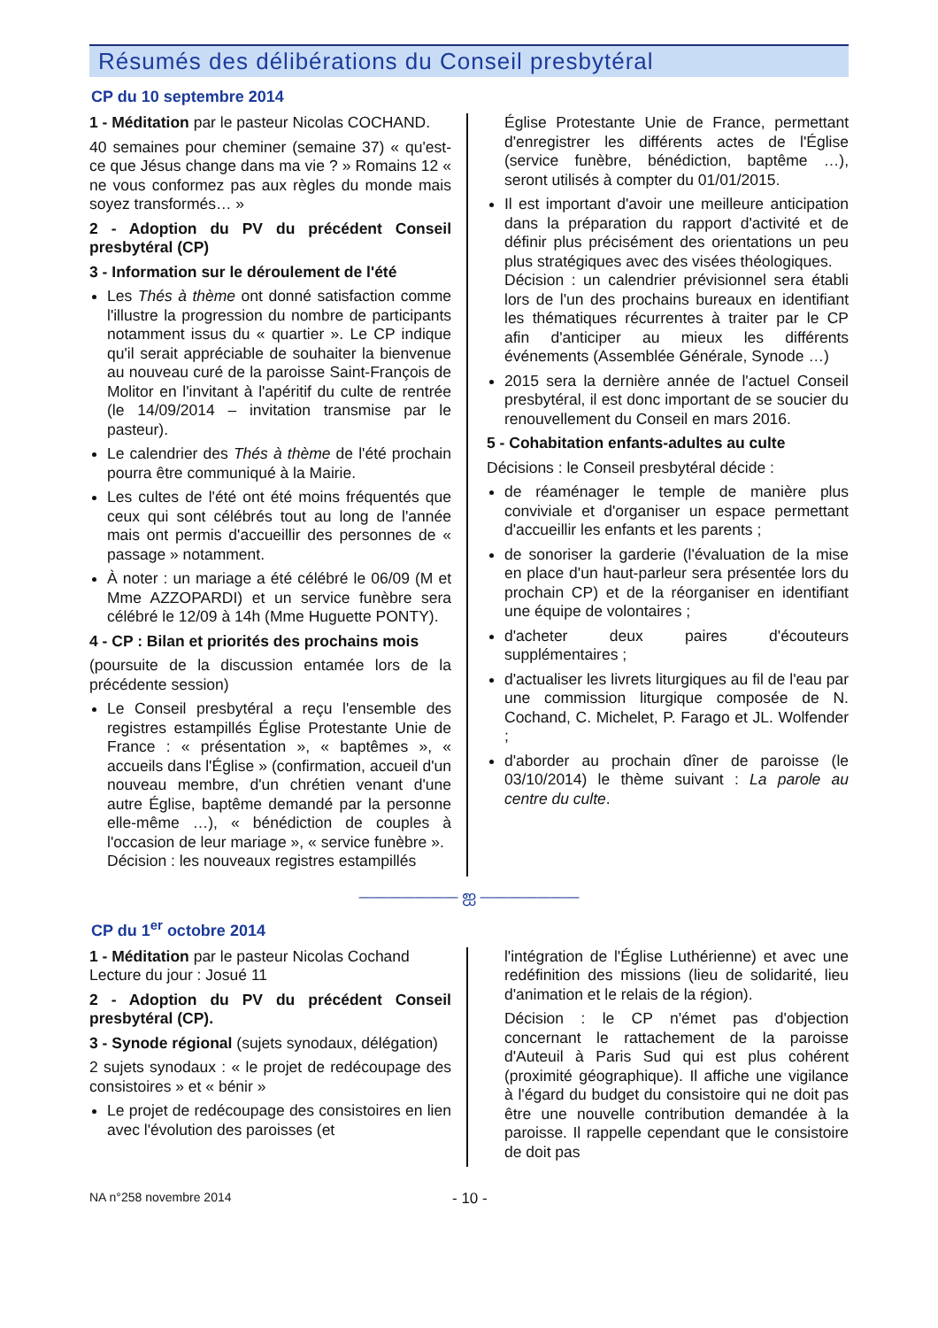Résumés des délibérations du Conseil presbytéral
CP du 10 septembre 2014
1 - Méditation par le pasteur Nicolas COCHAND.
40 semaines pour cheminer (semaine 37) « qu'est-ce que Jésus change dans ma vie ? » Romains 12 « ne vous conformez pas aux règles du monde mais soyez transformés… »
2 - Adoption du PV du précédent Conseil presbytéral (CP)
3 - Information sur le déroulement de l'été
Les Thés à thème ont donné satisfaction comme l'illustre la progression du nombre de participants notamment issus du « quartier ». Le CP indique qu'il serait appréciable de souhaiter la bienvenue au nouveau curé de la paroisse Saint-François de Molitor en l'invitant à l'apéritif du culte de rentrée (le 14/09/2014 – invitation transmise par le pasteur).
Le calendrier des Thés à thème de l'été prochain pourra être communiqué à la Mairie.
Les cultes de l'été ont été moins fréquentés que ceux qui sont célébrés tout au long de l'année mais ont permis d'accueillir des personnes de « passage » notamment.
À noter : un mariage a été célébré le 06/09 (M et Mme AZZOPARDI) et un service funèbre sera célébré le 12/09 à 14h (Mme Huguette PONTY).
4 - CP : Bilan et priorités des prochains mois
(poursuite de la discussion entamée lors de la précédente session)
Le Conseil presbytéral a reçu l'ensemble des registres estampillés Église Protestante Unie de France : « présentation », « baptêmes », « accueils dans l'Église » (confirmation, accueil d'un nouveau membre, d'un chrétien venant d'une autre Église, baptême demandé par la personne elle-même …), « bénédiction de couples à l'occasion de leur mariage », « service funèbre ».
Décision : les nouveaux registres estampillés
Église Protestante Unie de France, permettant d'enregistrer les différents actes de l'Église (service funèbre, bénédiction, baptême …), seront utilisés à compter du 01/01/2015.
Il est important d'avoir une meilleure anticipation dans la préparation du rapport d'activité et de définir plus précisément des orientations un peu plus stratégiques avec des visées théologiques.
Décision : un calendrier prévisionnel sera établi lors de l'un des prochains bureaux en identifiant les thématiques récurrentes à traiter par le CP afin d'anticiper au mieux les différents événements (Assemblée Générale, Synode …)
2015 sera la dernière année de l'actuel Conseil presbytéral, il est donc important de se soucier du renouvellement du Conseil en mars 2016.
5 - Cohabitation enfants-adultes au culte
Décisions : le Conseil presbytéral décide :
de réaménager le temple de manière plus conviviale et d'organiser un espace permettant d'accueillir les enfants et les parents ;
de sonoriser la garderie (l'évaluation de la mise en place d'un haut-parleur sera présentée lors du prochain CP) et de la réorganiser en identifiant une équipe de volontaires ;
d'acheter deux paires d'écouteurs supplémentaires ;
d'actualiser les livrets liturgiques au fil de l'eau par une commission liturgique composée de N. Cochand, C. Michelet, P. Farago et JL. Wolfender ;
d'aborder au prochain dîner de paroisse (le 03/10/2014) le thème suivant : La parole au centre du culte.
——————— ஐ ———————
CP du 1<sup>er</sup> octobre 2014
1 - Méditation par le pasteur Nicolas Cochand
Lecture du jour : Josué 11
2 - Adoption du PV du précédent Conseil presbytéral (CP).
3 - Synode régional (sujets synodaux, délégation)
2 sujets synodaux : « le projet de redécoupage des consistoires » et « bénir »
Le projet de redécoupage des consistoires en lien avec l'évolution des paroisses (et
l'intégration de l'Église Luthérienne) et avec une redéfinition des missions (lieu de solidarité, lieu d'animation et le relais de la région).
Décision : le CP n'émet pas d'objection concernant le rattachement de la paroisse d'Auteuil à Paris Sud qui est plus cohérent (proximité géographique). Il affiche une vigilance à l'égard du budget du consistoire qui ne doit pas être une nouvelle contribution demandée à la paroisse. Il rappelle cependant que le consistoire de doit pas
NA n°258 novembre 2014 - 10 -